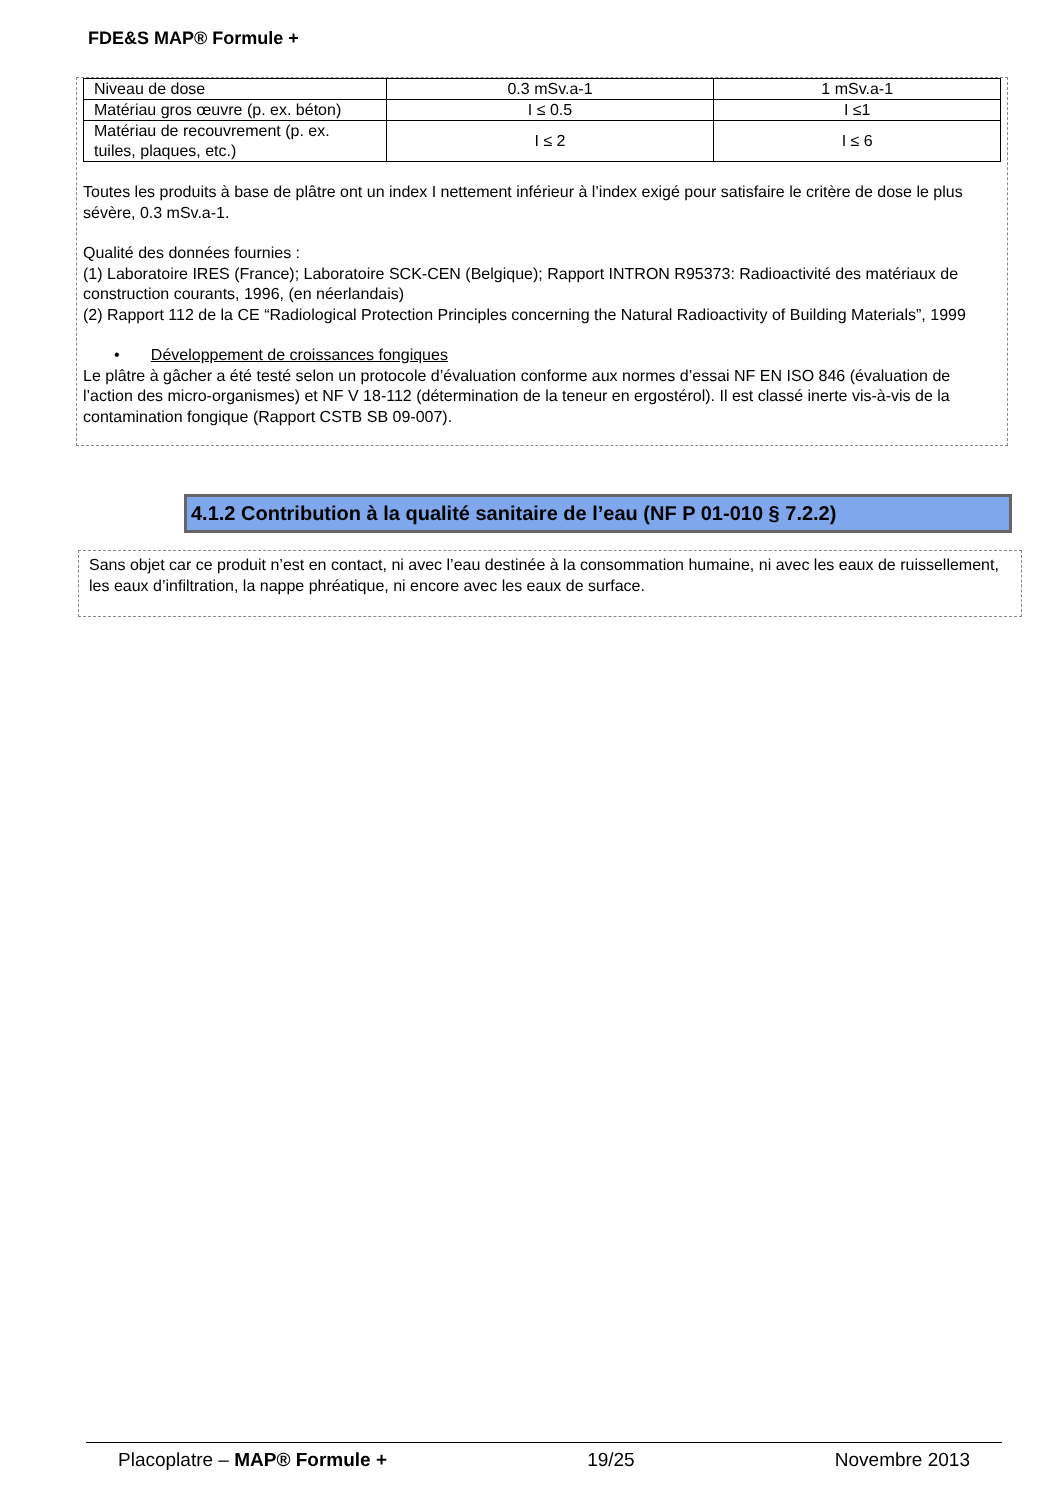FDE&S MAP® Formule +
| Niveau de dose | 0.3 mSv.a-1 | 1 mSv.a-1 |
| Matériau gros œuvre (p. ex. béton) | I ≤ 0.5 | I ≤1 |
| Matériau de recouvrement (p. ex. tuiles, plaques, etc.) | I ≤ 2 | I ≤ 6 |
Toutes les produits à base de plâtre ont un index I nettement inférieur à l’index exigé pour satisfaire le critère de dose le plus sévère, 0.3 mSv.a-1.
Qualité des données fournies :
(1) Laboratoire IRES (France); Laboratoire SCK-CEN (Belgique); Rapport INTRON R95373: Radioactivité des matériaux de construction courants, 1996, (en néerlandais)
(2) Rapport 112 de la CE “Radiological Protection Principles concerning the Natural Radioactivity of Building Materials”, 1999
• Développement de croissances fongiques
Le plâtre à gâcher a été testé selon un protocole d’évaluation conforme aux normes d’essai NF EN ISO 846 (évaluation de l’action des micro-organismes) et NF V 18-112 (détermination de la teneur en ergostérol). Il est classé inerte vis-à-vis de la contamination fongique (Rapport CSTB SB 09-007).
4.1.2 Contribution à la qualité sanitaire de l’eau (NF P 01-010 § 7.2.2)
Sans objet car ce produit n’est en contact, ni avec l’eau destinée à la consommation humaine, ni avec les eaux de ruissellement, les eaux d’infiltration, la nappe phréatique, ni encore avec les eaux de surface.
Placoplatre – MAP® Formule + 19/25 Novembre 2013